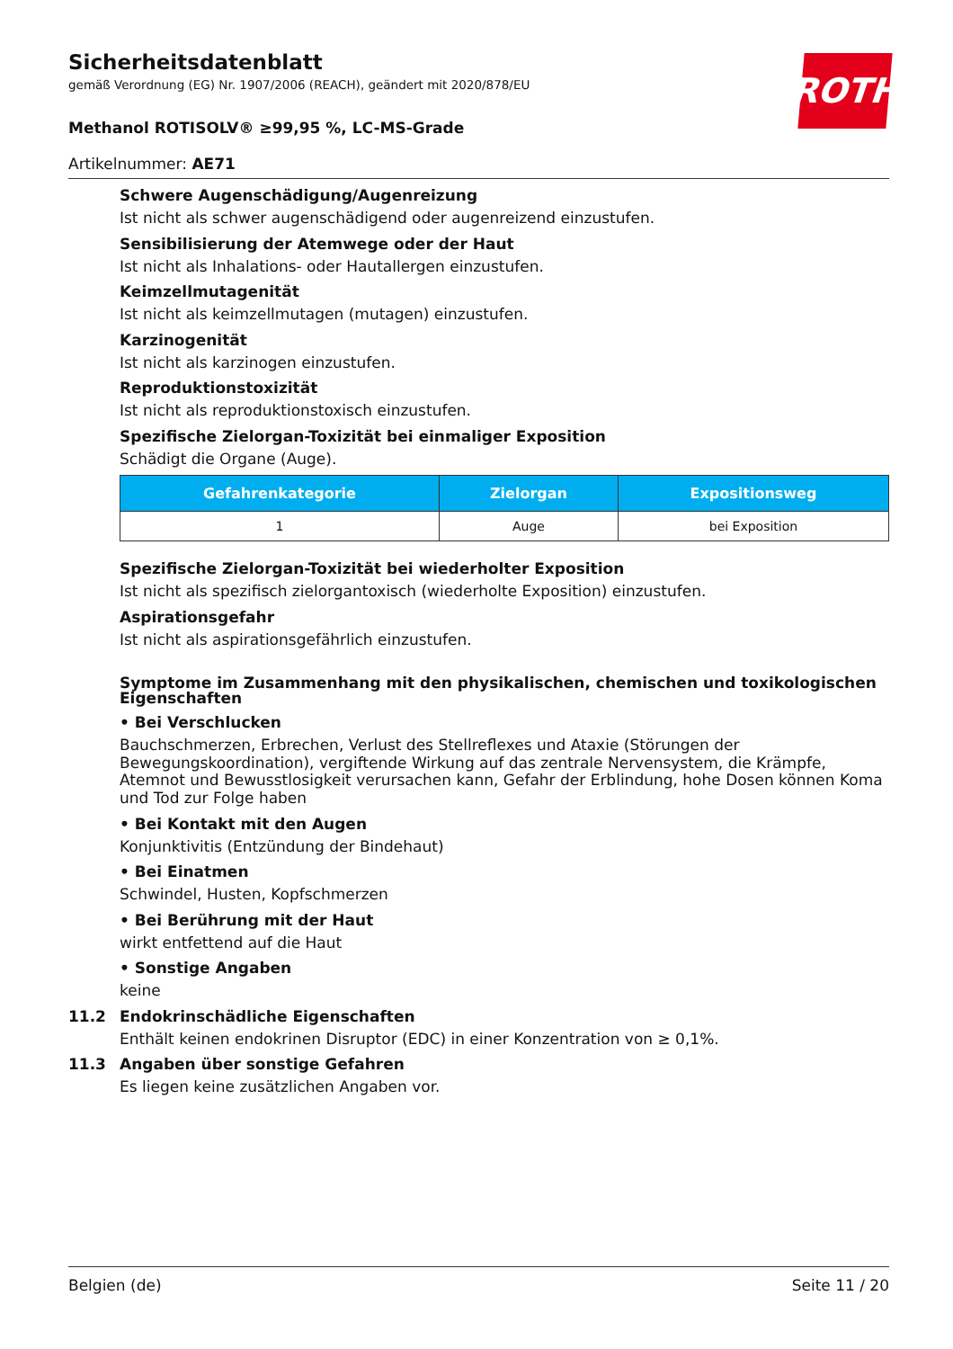ROTH
Sicherheitsdatenblatt
gemäß Verordnung (EG) Nr. 1907/2006 (REACH), geändert mit 2020/878/EU
Methanol ROTISOLV® ≥99,95 %, LC-MS-Grade
Artikelnummer: AE71
Schwere Augenschädigung/Augenreizung
Ist nicht als schwer augenschädigend oder augenreizend einzustufen.
Sensibilisierung der Atemwege oder der Haut
Ist nicht als Inhalations- oder Hautallergen einzustufen.
Keimzellmutagenität
Ist nicht als keimzellmutagen (mutagen) einzustufen.
Karzinogenität
Ist nicht als karzinogen einzustufen.
Reproduktionstoxizität
Ist nicht als reproduktionstoxisch einzustufen.
Spezifische Zielorgan-Toxizität bei einmaliger Exposition
Schädigt die Organe (Auge).
| Gefahrenkategorie | Zielorgan | Expositionsweg |
| --- | --- | --- |
| 1 | Auge | bei Exposition |
Spezifische Zielorgan-Toxizität bei wiederholter Exposition
Ist nicht als spezifisch zielorgantoxisch (wiederholte Exposition) einzustufen.
Aspirationsgefahr
Ist nicht als aspirationsgefährlich einzustufen.
Symptome im Zusammenhang mit den physikalischen, chemischen und toxikologischen Eigenschaften
• Bei Verschlucken
Bauchschmerzen, Erbrechen, Verlust des Stellreflexes und Ataxie (Störungen der Bewegungskoordination), vergiftende Wirkung auf das zentrale Nervensystem, die Krämpfe, Atemnot und Bewusstlosigkeit verursachen kann, Gefahr der Erblindung, hohe Dosen können Koma und Tod zur Folge haben
• Bei Kontakt mit den Augen
Konjunktivitis (Entzündung der Bindehaut)
• Bei Einatmen
Schwindel, Husten, Kopfschmerzen
• Bei Berührung mit der Haut
wirkt entfettend auf die Haut
• Sonstige Angaben
keine
11.2 Endokrinschädliche Eigenschaften
Enthält keinen endokrinen Disruptor (EDC) in einer Konzentration von ≥ 0,1%.
11.3 Angaben über sonstige Gefahren
Es liegen keine zusätzlichen Angaben vor.
Belgien (de) Seite 11 / 20